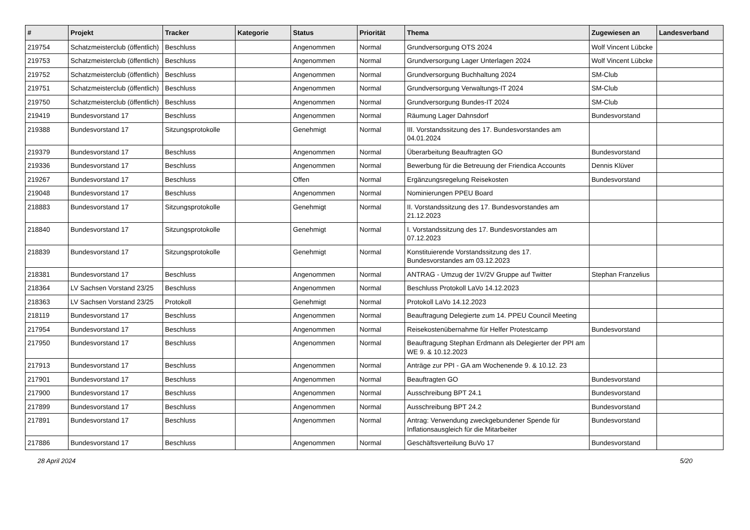| # | Projekt | Tracker | Kategorie | Status | Priorität | Thema | Zugewiesen an | Landesverband |
| --- | --- | --- | --- | --- | --- | --- | --- | --- |
| 219754 | Schatzmeisterclub (öffentlich) | Beschluss | | Angenommen | Normal | Grundversorgung OTS 2024 | Wolf Vincent Lübcke | |
| 219753 | Schatzmeisterclub (öffentlich) | Beschluss | | Angenommen | Normal | Grundversorgung Lager Unterlagen 2024 | Wolf Vincent Lübcke | |
| 219752 | Schatzmeisterclub (öffentlich) | Beschluss | | Angenommen | Normal | Grundversorgung Buchhaltung 2024 | SM-Club | |
| 219751 | Schatzmeisterclub (öffentlich) | Beschluss | | Angenommen | Normal | Grundversorgung Verwaltungs-IT 2024 | SM-Club | |
| 219750 | Schatzmeisterclub (öffentlich) | Beschluss | | Angenommen | Normal | Grundversorgung Bundes-IT 2024 | SM-Club | |
| 219419 | Bundesvorstand 17 | Beschluss | | Angenommen | Normal | Räumung Lager Dahnsdorf | Bundesvorstand | |
| 219388 | Bundesvorstand 17 | Sitzungsprotokolle | | Genehmigt | Normal | III. Vorstandssitzung des 17. Bundesvorstandes am 04.01.2024 | | |
| 219379 | Bundesvorstand 17 | Beschluss | | Angenommen | Normal | Überarbeitung Beauftragten GO | Bundesvorstand | |
| 219336 | Bundesvorstand 17 | Beschluss | | Angenommen | Normal | Bewerbung für die Betreuung der Friendica Accounts | Dennis Klüver | |
| 219267 | Bundesvorstand 17 | Beschluss | | Offen | Normal | Ergänzungsregelung Reisekosten | Bundesvorstand | |
| 219048 | Bundesvorstand 17 | Beschluss | | Angenommen | Normal | Nominierungen PPEU Board | | |
| 218883 | Bundesvorstand 17 | Sitzungsprotokolle | | Genehmigt | Normal | II. Vorstandssitzung des 17. Bundesvorstandes am 21.12.2023 | | |
| 218840 | Bundesvorstand 17 | Sitzungsprotokolle | | Genehmigt | Normal | I. Vorstandssitzung des 17. Bundesvorstandes am 07.12.2023 | | |
| 218839 | Bundesvorstand 17 | Sitzungsprotokolle | | Genehmigt | Normal | Konstituierende Vorstandssitzung des 17. Bundesvorstandes am 03.12.2023 | | |
| 218381 | Bundesvorstand 17 | Beschluss | | Angenommen | Normal | ANTRAG - Umzug der 1V/2V Gruppe auf Twitter | Stephan Franzelius | |
| 218364 | LV Sachsen Vorstand 23/25 | Beschluss | | Angenommen | Normal | Beschluss Protokoll LaVo 14.12.2023 | | |
| 218363 | LV Sachsen Vorstand 23/25 | Protokoll | | Genehmigt | Normal | Protokoll LaVo 14.12.2023 | | |
| 218119 | Bundesvorstand 17 | Beschluss | | Angenommen | Normal | Beauftragung Delegierte zum 14. PPEU Council Meeting | | |
| 217954 | Bundesvorstand 17 | Beschluss | | Angenommen | Normal | Reisekostenübernahme für Helfer Protestcamp | Bundesvorstand | |
| 217950 | Bundesvorstand 17 | Beschluss | | Angenommen | Normal | Beauftragung Stephan Erdmann als Delegierter der PPI am WE 9. & 10.12.2023 | | |
| 217913 | Bundesvorstand 17 | Beschluss | | Angenommen | Normal | Anträge zur PPI - GA am Wochenende 9. & 10.12. 23 | | |
| 217901 | Bundesvorstand 17 | Beschluss | | Angenommen | Normal | Beauftragten GO | Bundesvorstand | |
| 217900 | Bundesvorstand 17 | Beschluss | | Angenommen | Normal | Ausschreibung BPT 24.1 | Bundesvorstand | |
| 217899 | Bundesvorstand 17 | Beschluss | | Angenommen | Normal | Ausschreibung BPT 24.2 | Bundesvorstand | |
| 217891 | Bundesvorstand 17 | Beschluss | | Angenommen | Normal | Antrag: Verwendung zweckgebundener Spende für Inflationsausgleich für die Mitarbeiter | Bundesvorstand | |
| 217886 | Bundesvorstand 17 | Beschluss | | Angenommen | Normal | Geschäftsverteilung BuVo 17 | Bundesvorstand | |
28 April 2024 5/20